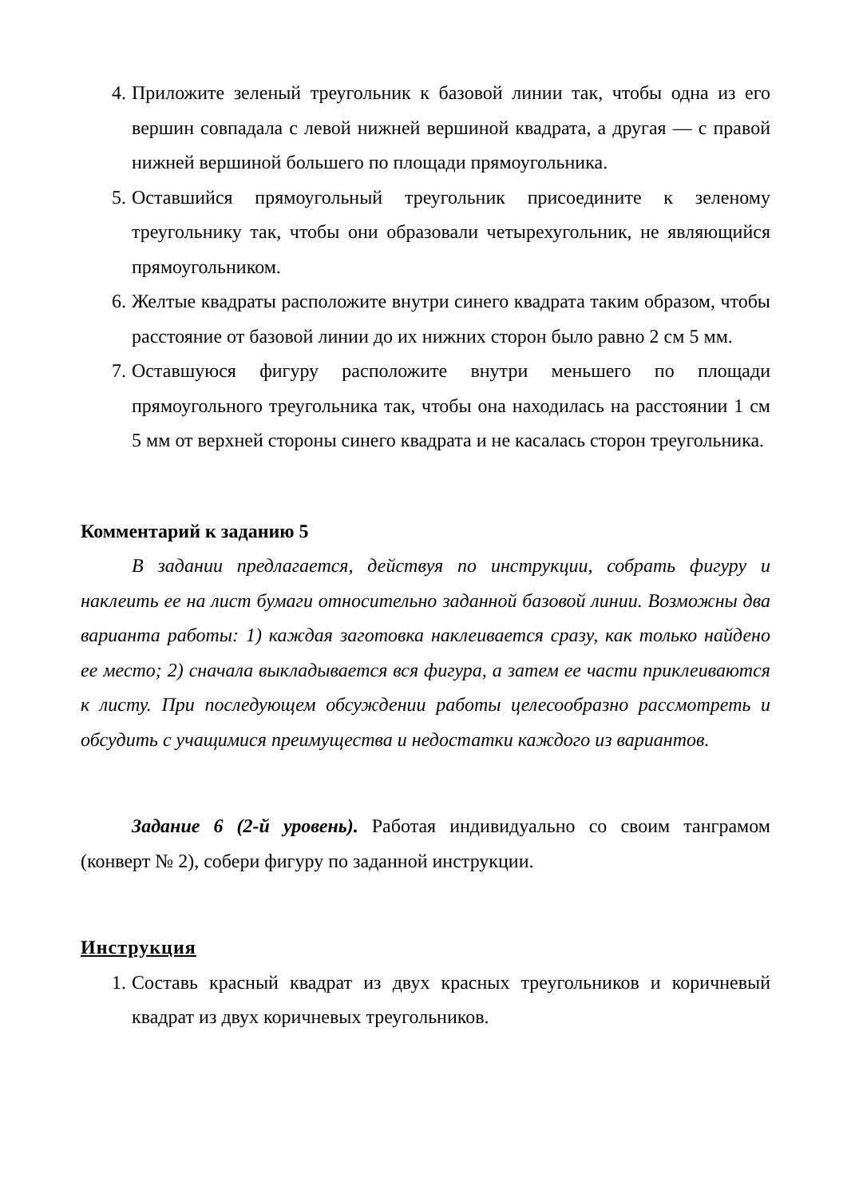4. Приложите зеленый треугольник к базовой линии так, чтобы одна из его вершин совпадала с левой нижней вершиной квадрата, а другая — с правой нижней вершиной большего по площади прямоугольника.
5. Оставшийся прямоугольный треугольник присоедините к зеленому треугольнику так, чтобы они образовали четырехугольник, не являющийся прямоугольником.
6. Желтые квадраты расположите внутри синего квадрата таким образом, чтобы расстояние от базовой линии до их нижних сторон было равно 2 см 5 мм.
7. Оставшуюся фигуру расположите внутри меньшего по площади прямоугольного треугольника так, чтобы она находилась на расстоянии 1 см 5 мм от верхней стороны синего квадрата и не касалась сторон треугольника.
Комментарий к заданию 5
В задании предлагается, действуя по инструкции, собрать фигуру и наклеить ее на лист бумаги относительно заданной базовой линии. Возможны два варианта работы: 1) каждая заготовка наклеивается сразу, как только найдено ее место; 2) сначала выкладывается вся фигура, а затем ее части приклеиваются к листу. При последующем обсуждении работы целесообразно рассмотреть и обсудить с учащимися преимущества и недостатки каждого из вариантов.
Задание 6 (2-й уровень). Работая индивидуально со своим танграмом (конверт № 2), собери фигуру по заданной инструкции.
Инструкция
1. Составь красный квадрат из двух красных треугольников и коричневый квадрат из двух коричневых треугольников.